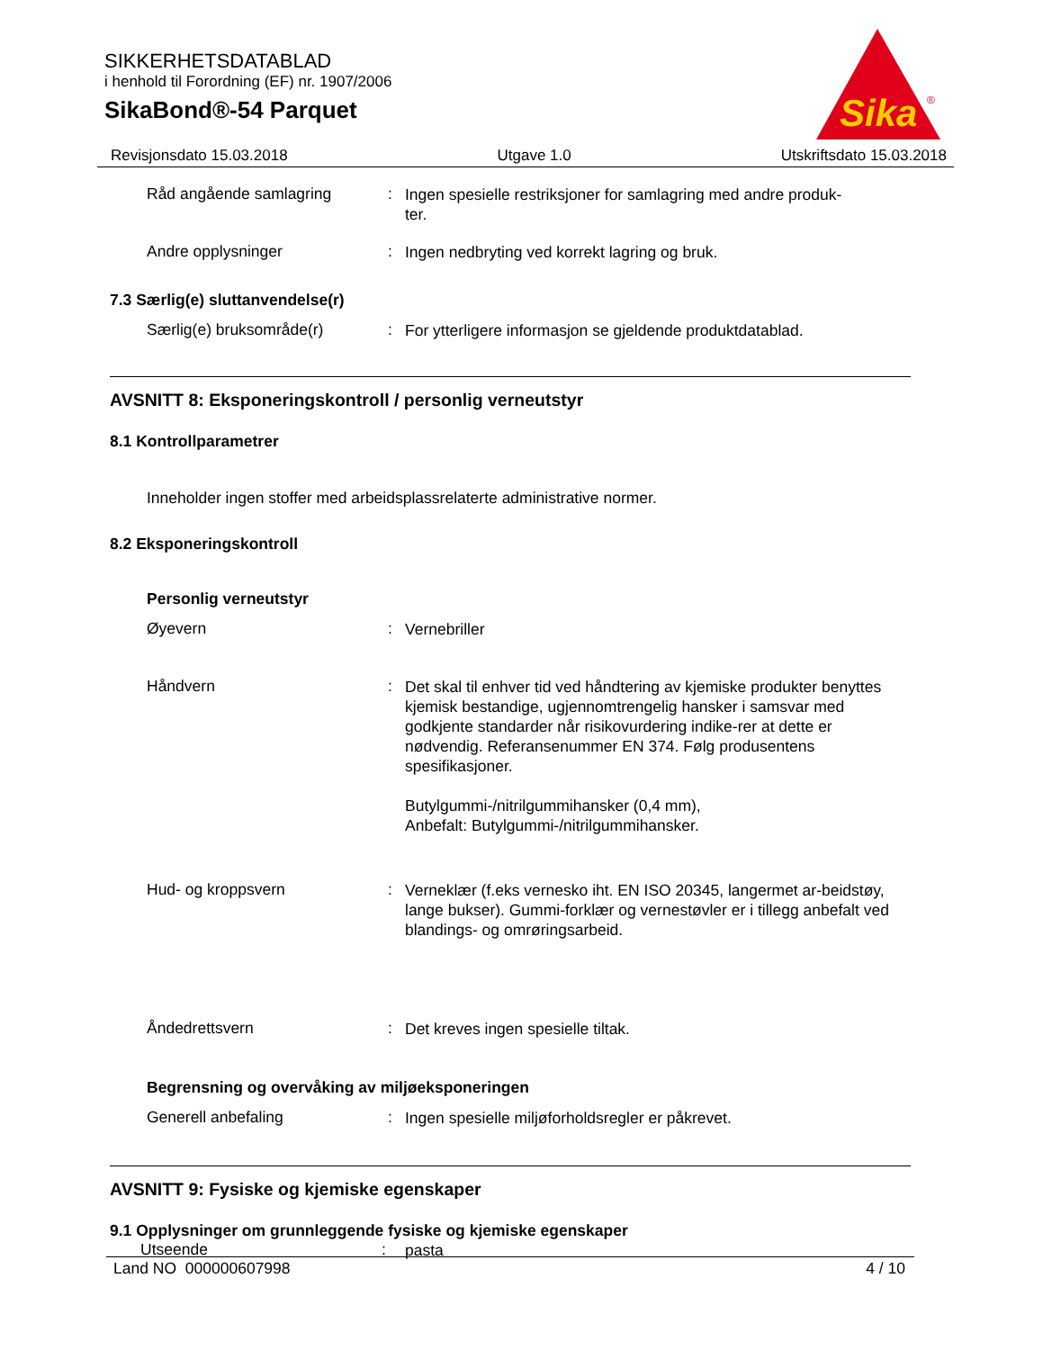SIKKERHETSDATABLAD
i henhold til Forordning (EF) nr. 1907/2006
SikaBond®-54 Parquet
Sika
®
Revisjonsdato 15.03.2018 Utgave 1.0 Utskriftsdato 15.03.2018
Råd angående samlagring :
Ingen spesielle restriksjoner for samlagring med andre produk-
ter.
Andre opplysninger :
Ingen nedbryting ved korrekt lagring og bruk.
7.3 Særlig(e) sluttanvendelse(r)
Særlig(e) bruksområde(r) :
For ytterligere informasjon se gjeldende produktdatablad.
AVSNITT 8: Eksponeringskontroll / personlig verneutstyr
8.1 Kontrollparametrer
Inneholder ingen stoffer med arbeidsplassrelaterte administrative normer.
8.2 Eksponeringskontroll
Personlig verneutstyr
Øyevern :
Vernebriller
Håndvern :
Det skal til enhver tid ved håndtering av kjemiske produkter benyttes kjemisk bestandige, ugjennomtrengelig hansker i samsvar med godkjente standarder når risikovurdering indike-rer at dette er nødvendig. Referansenummer EN 374. Følg produsentens spesifikasjoner.
Butylgummi-/nitrilgummihansker (0,4 mm),
Anbefalt: Butylgummi-/nitrilgummihansker.
Hud- og kroppsvern :
Verneklær (f.eks vernesko iht. EN ISO 20345, langermet ar-beidstøy, lange bukser). Gummi-forklær og vernestøvler er i tillegg anbefalt ved blandings- og omrøringsarbeid.
Åndedrettsvern :
Det kreves ingen spesielle tiltak.
Begrensning og overvåking av miljøeksponeringen
Generell anbefaling :
Ingen spesielle miljøforholdsregler er påkrevet.
AVSNITT 9: Fysiske og kjemiske egenskaper
9.1 Opplysninger om grunnleggende fysiske og kjemiske egenskaper
Utseende :
pasta
Land NO 000000607998 4 / 10